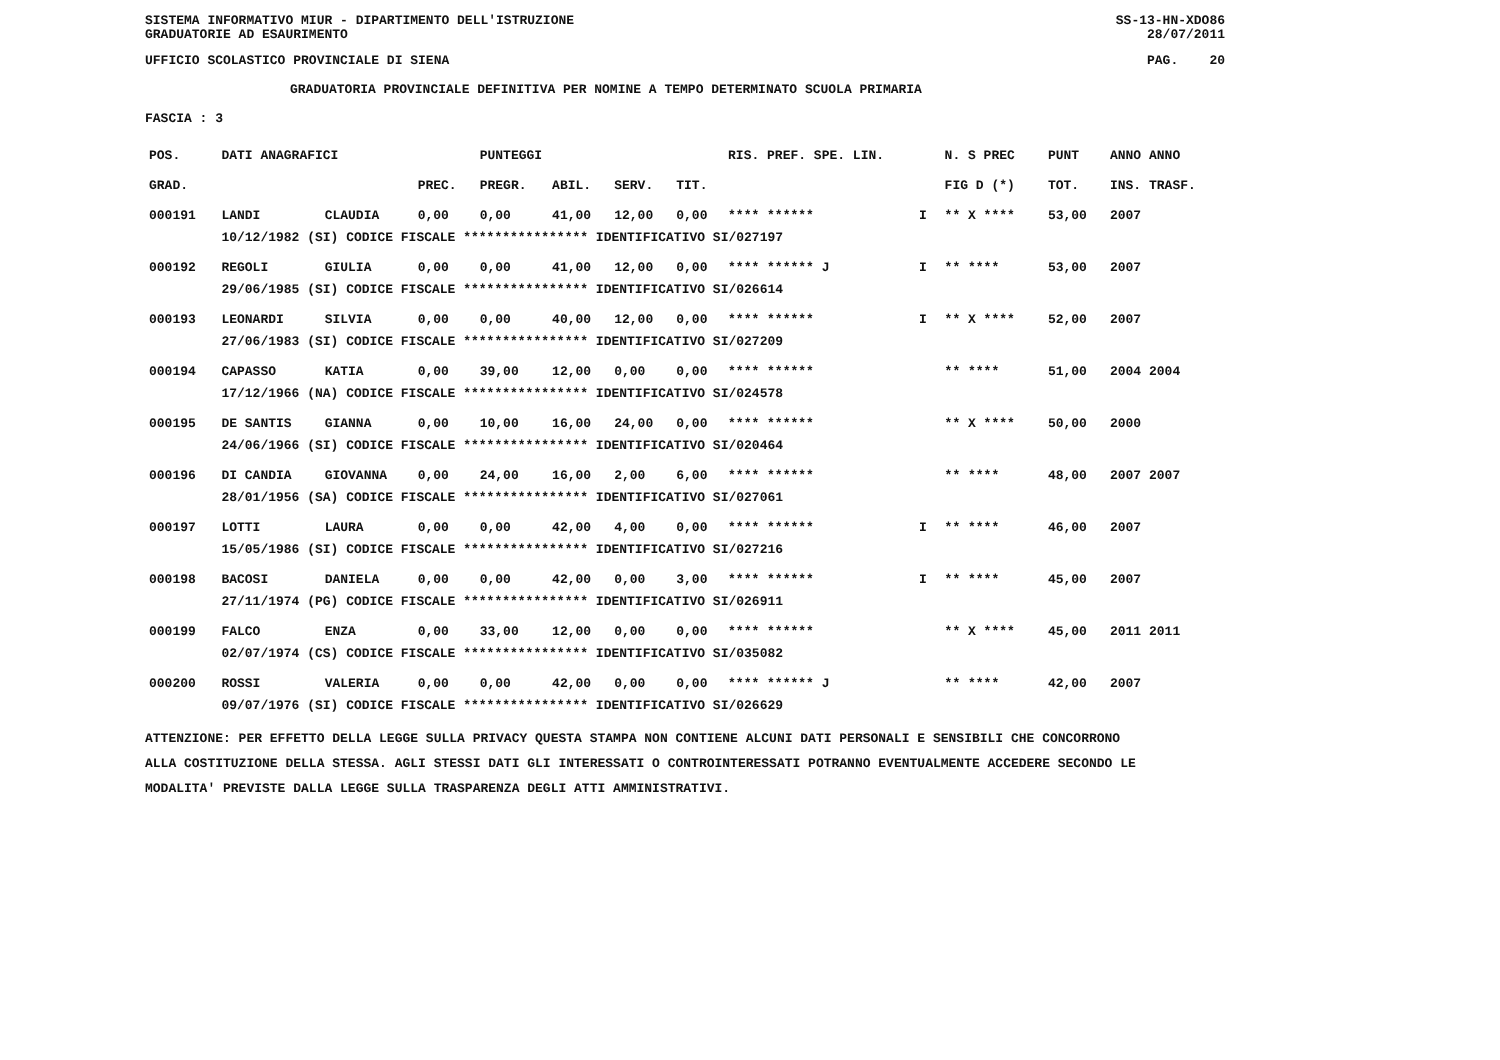SISTEMA INFORMATIVO MIUR - DIPARTIMENTO DELL'ISTRUZIONE
GRADUATORIE AD ESAURIMENTO SS-13-HN-XDO86
28/07/2011
UFFICIO SCOLASTICO PROVINCIALE DI SIENA PAG. 20
GRADUATORIA PROVINCIALE DEFINITIVA PER NOMINE A TEMPO DETERMINATO SCUOLA PRIMARIA
FASCIA : 3
| POS. | DATI ANAGRAFICI | | | PUNTEGGI | | | | RIS. PREF. SPE. LIN. | | | N. S PREC | PUNT | ANNO ANNO |
| --- | --- | --- | --- | --- | --- | --- | --- | --- | --- | --- | --- | --- | --- |
| GRAD. | | | PREC. | PREGR. | ABIL. | SERV. | TIT. | | | | FIG D (*) | TOT. | INS. TRASF. |
| 000191 | LANDI | CLAUDIA | 0,00 | 0,00 | 41,00 | 12,00 | 0,00 | **** ****** | | I | ** X **** | 53,00 | 2007 |
| | 10/12/1982 (SI) CODICE FISCALE **************** IDENTIFICATIVO SI/027197 | | | | | | | | | | | | |
| 000192 | REGOLI | GIULIA | 0,00 | 0,00 | 41,00 | 12,00 | 0,00 | **** ****** J | | I | ** **** | 53,00 | 2007 |
| | 29/06/1985 (SI) CODICE FISCALE **************** IDENTIFICATIVO SI/026614 | | | | | | | | | | | | |
| 000193 | LEONARDI | SILVIA | 0,00 | 0,00 | 40,00 | 12,00 | 0,00 | **** ****** | | I | ** X **** | 52,00 | 2007 |
| | 27/06/1983 (SI) CODICE FISCALE **************** IDENTIFICATIVO SI/027209 | | | | | | | | | | | | |
| 000194 | CAPASSO | KATIA | 0,00 | 39,00 | 12,00 | 0,00 | 0,00 | **** ****** | | | ** **** | 51,00 | 2004 2004 |
| | 17/12/1966 (NA) CODICE FISCALE **************** IDENTIFICATIVO SI/024578 | | | | | | | | | | | | |
| 000195 | DE SANTIS | GIANNA | 0,00 | 10,00 | 16,00 | 24,00 | 0,00 | **** ****** | | | ** X **** | 50,00 | 2000 |
| | 24/06/1966 (SI) CODICE FISCALE **************** IDENTIFICATIVO SI/020464 | | | | | | | | | | | | |
| 000196 | DI CANDIA | GIOVANNA | 0,00 | 24,00 | 16,00 | 2,00 | 6,00 | **** ****** | | | ** **** | 48,00 | 2007 2007 |
| | 28/01/1956 (SA) CODICE FISCALE **************** IDENTIFICATIVO SI/027061 | | | | | | | | | | | | |
| 000197 | LOTTI | LAURA | 0,00 | 0,00 | 42,00 | 4,00 | 0,00 | **** ****** | | I | ** **** | 46,00 | 2007 |
| | 15/05/1986 (SI) CODICE FISCALE **************** IDENTIFICATIVO SI/027216 | | | | | | | | | | | | |
| 000198 | BACOSI | DANIELA | 0,00 | 0,00 | 42,00 | 0,00 | 3,00 | **** ****** | | I | ** **** | 45,00 | 2007 |
| | 27/11/1974 (PG) CODICE FISCALE **************** IDENTIFICATIVO SI/026911 | | | | | | | | | | | | |
| 000199 | FALCO | ENZA | 0,00 | 33,00 | 12,00 | 0,00 | 0,00 | **** ****** | | | ** X **** | 45,00 | 2011 2011 |
| | 02/07/1974 (CS) CODICE FISCALE **************** IDENTIFICATIVO SI/035082 | | | | | | | | | | | | |
| 000200 | ROSSI | VALERIA | 0,00 | 0,00 | 42,00 | 0,00 | 0,00 | **** ****** J | | | ** **** | 42,00 | 2007 |
| | 09/07/1976 (SI) CODICE FISCALE **************** IDENTIFICATIVO SI/026629 | | | | | | | | | | | | |
ATTENZIONE: PER EFFETTO DELLA LEGGE SULLA PRIVACY QUESTA STAMPA NON CONTIENE ALCUNI DATI PERSONALI E SENSIBILI CHE CONCORRONO
ALLA COSTITUZIONE DELLA STESSA. AGLI STESSI DATI GLI INTERESSATI O CONTROINTERESSATI POTRANNO EVENTUALMENTE ACCEDERE SECONDO LE
MODALITA' PREVISTE DALLA LEGGE SULLA TRASPARENZA DEGLI ATTI AMMINISTRATIVI.